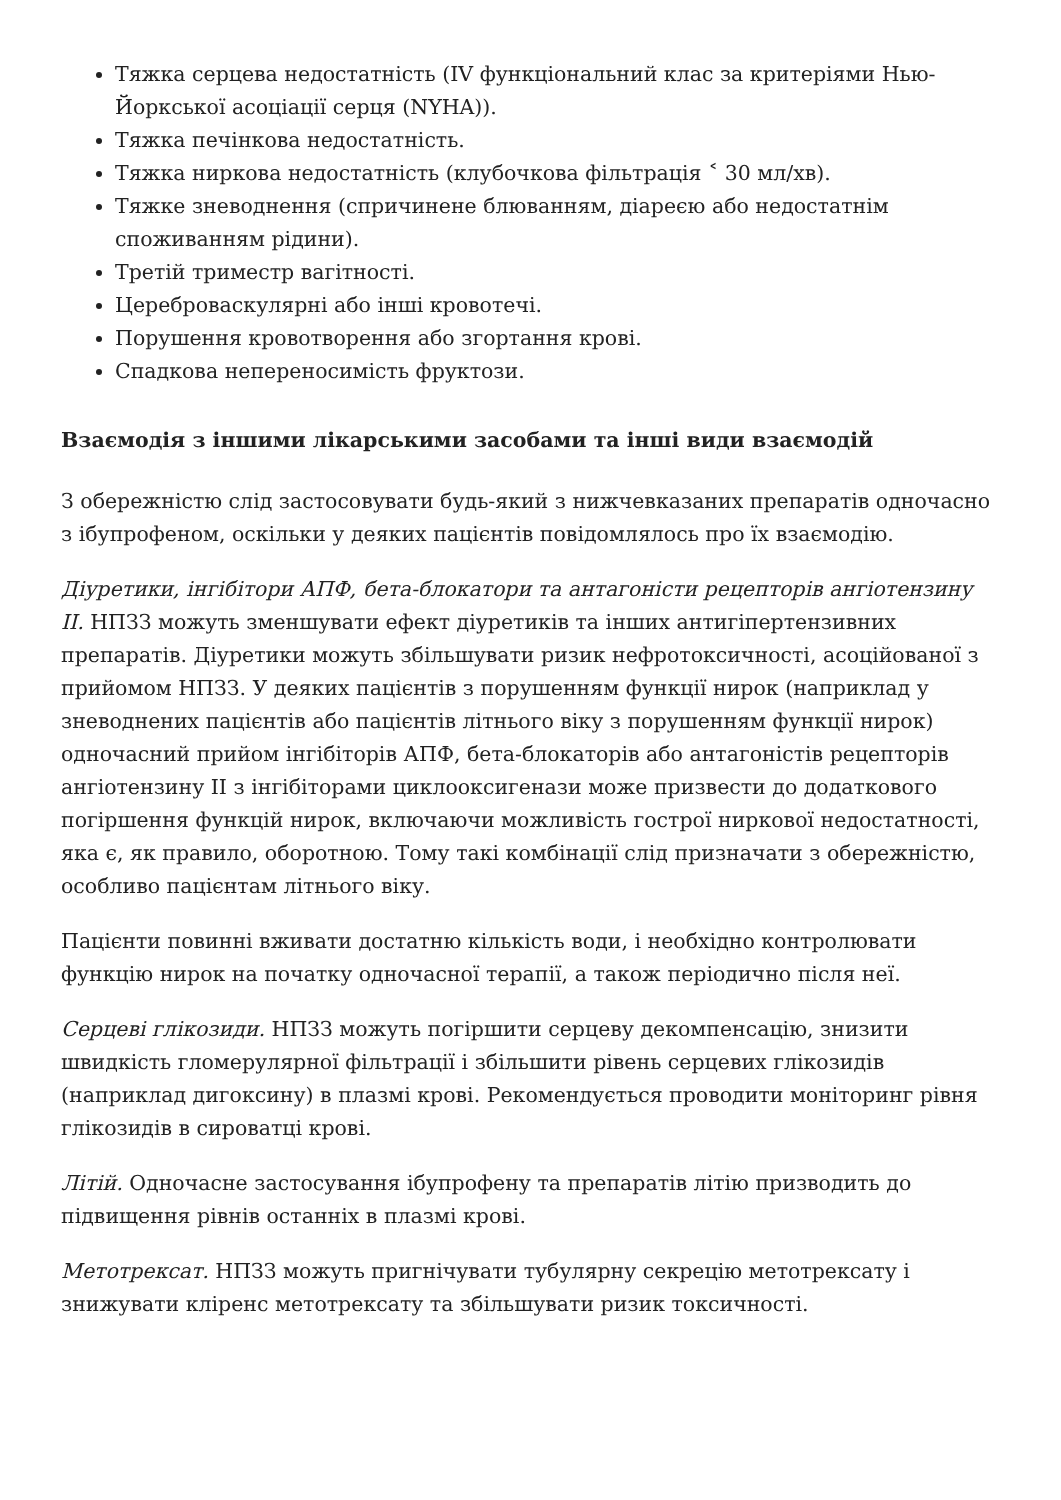Тяжка серцева недостатність (IV функціональний клас за критеріями Нью-Йоркської асоціації серця (NYHA)).
Тяжка печінкова недостатність.
Тяжка ниркова недостатність (клубочкова фільтрація ˂ 30 мл/хв).
Тяжке зневоднення (спричинене блюванням, діареєю або недостатнім споживанням рідини).
Третій триместр вагітності.
Цереброваскулярні або інші кровотечі.
Порушення кровотворення або згортання крові.
Спадкова непереносимість фруктози.
Взаємодія з іншими лікарськими засобами та інші види взаємодій
З обережністю слід застосовувати будь-який з нижчевказаних препаратів одночасно з ібупрофеном, оскільки у деяких пацієнтів повідомлялось про їх взаємодію.
Діуретики, інгібітори АПФ, бета-блокатори та антагоністи рецепторів ангіотензину II. НПЗЗ можуть зменшувати ефект діуретиків та інших антигіпертензивних препаратів. Діуретики можуть збільшувати ризик нефротоксичності, асоційованої з прийомом НПЗЗ. У деяких пацієнтів з порушенням функції нирок (наприклад у зневоднених пацієнтів або пацієнтів літнього віку з порушенням функції нирок) одночасний прийом інгібіторів АПФ, бета-блокаторів або антагоністів рецепторів ангіотензину II з інгібіторами циклооксигенази може призвести до додаткового погіршення функцій нирок, включаючи можливість гострої ниркової недостатності, яка є, як правило, оборотною. Тому такі комбінації слід призначати з обережністю, особливо пацієнтам літнього віку.
Пацієнти повинні вживати достатню кількість води, і необхідно контролювати функцію нирок на початку одночасної терапії, а також періодично після неї.
Серцеві глікозиди. НПЗЗ можуть погіршити серцеву декомпенсацію, знизити швидкість гломерулярної фільтрації і збільшити рівень серцевих глікозидів (наприклад дигоксину) в плазмі крові. Рекомендується проводити моніторинг рівня глікозидів в сироватці крові.
Літій. Одночасне застосування ібупрофену та препаратів літію призводить до підвищення рівнів останніх в плазмі крові.
Метотрексат. НПЗЗ можуть пригнічувати тубулярну секрецію метотрексату і знижувати кліренс метотрексату та збільшувати ризик токсичності.